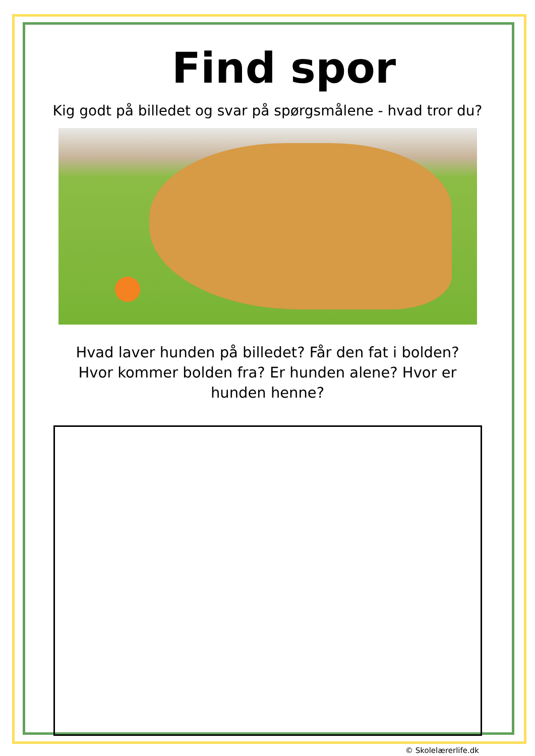Find spor
Kig godt på billedet og svar på spørgsmålene - hvad tror du?
Hvad laver hunden på billedet? Får den fat i bolden? Hvor kommer bolden fra? Er hunden alene? Hvor er hunden henne?
© Skolelærerlife.dk